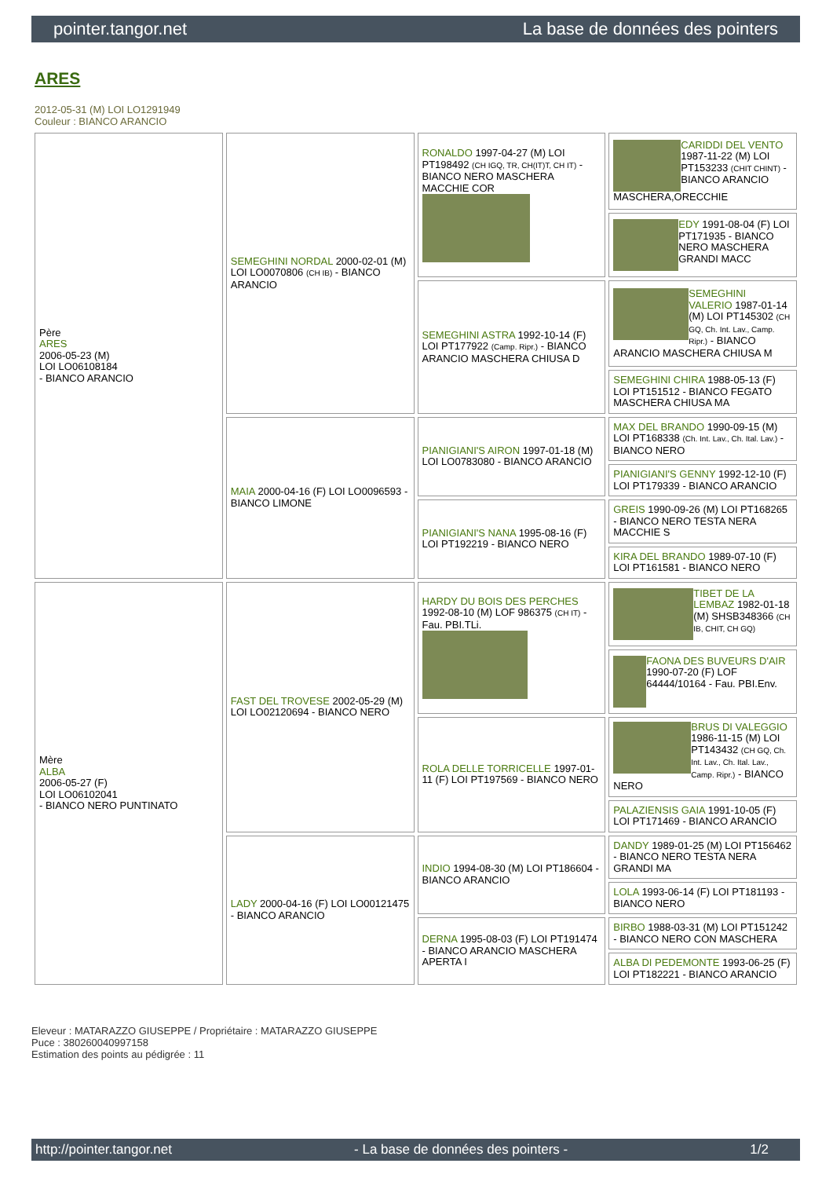pointer.tangor.net La base de données des pointers
ARES
2012-05-31 (M) LOI LO1291949
Couleur : BIANCO ARANCIO
| Père ARES 2006-05-23 (M) LOI LO06108184 - BIANCO ARANCIO | SEMEGHINI NORDAL 2000-02-01 (M) LOI LO0070806 (CH IB) - BIANCO ARANCIO | RONALDO 1997-04-27 (M) LOI PT198492 (CH IGQ, TR, CH(IT)T, CH IT) - BIANCO NERO MASCHERA MACCHIE COR | CARIDDI DEL VENTO 1987-11-22 (M) LOI PT153233 (CHIT CHINT) - BIANCO ARANCIO MASCHERA,ORECCHIE |
| | | | EDY 1991-08-04 (F) LOI PT171935 - BIANCO NERO MASCHERA GRANDI MACC |
| | | SEMEGHINI ASTRA 1992-10-14 (F) LOI PT177922 (Camp. Ripr.) - BIANCO ARANCIO MASCHERA CHIUSA D | SEMEGHINI VALERIO 1987-01-14 (M) LOI PT145302 (CH GQ, Ch. Int. Lav., Camp. Ripr.) - BIANCO ARANCIO MASCHERA CHIUSA M |
| | | | SEMEGHINI CHIRA 1988-05-13 (F) LOI PT151512 - BIANCO FEGATO MASCHERA CHIUSA MA |
| | MAIA 2000-04-16 (F) LOI LO0096593 - BIANCO LIMONE | PIANIGIANI'S AIRON 1997-01-18 (M) LOI LO0783080 - BIANCO ARANCIO | MAX DEL BRANDO 1990-09-15 (M) LOI PT168338 (Ch. Int. Lav., Ch. Ital. Lav.) - BIANCO NERO |
| | | | PIANIGIANI'S GENNY 1992-12-10 (F) LOI PT179339 - BIANCO ARANCIO |
| | | PIANIGIANI'S NANA 1995-08-16 (F) LOI PT192219 - BIANCO NERO | GREIS 1990-09-26 (M) LOI PT168265 - BIANCO NERO TESTA NERA MACCHIE S |
| | | | KIRA DEL BRANDO 1989-07-10 (F) LOI PT161581 - BIANCO NERO |
| Mère ALBA 2006-05-27 (F) LOI LO06102041 - BIANCO NERO PUNTINATO | FAST DEL TROVESE 2002-05-29 (M) LOI LO02120694 - BIANCO NERO | HARDY DU BOIS DES PERCHES 1992-08-10 (M) LOF 986375 (CH IT) - Fau. PBI.TLi. | TIBET DE LA LEMBAZ 1982-01-18 (M) SHSB348366 (CH IB, CHIT, CH GQ) |
| | | | FAONA DES BUVEURS D'AIR 1990-07-20 (F) LOF 64444/10164 - Fau. PBI.Env. |
| | | ROLA DELLE TORRICELLE 1997-01-11 (F) LOI PT197569 - BIANCO NERO | BRUS DI VALEGGIO 1986-11-15 (M) LOI PT143432 (CH GQ, Ch. Int. Lav., Ch. Ital. Lav., Camp. Ripr.) - BIANCO NERO |
| | | | PALAZIENSIS GAIA 1991-10-05 (F) LOI PT171469 - BIANCO ARANCIO |
| | LADY 2000-04-16 (F) LOI LO00121475 - BIANCO ARANCIO | INDIO 1994-08-30 (M) LOI PT186604 - BIANCO ARANCIO | DANDY 1989-01-25 (M) LOI PT156462 - BIANCO NERO TESTA NERA GRANDI MA |
| | | | LOLA 1993-06-14 (F) LOI PT181193 - BIANCO NERO |
| | | DERNA 1995-08-03 (F) LOI PT191474 - BIANCO ARANCIO MASCHERA APERTA I | BIRBO 1988-03-31 (M) LOI PT151242 - BIANCO NERO CON MASCHERA |
| | | | ALBA DI PEDEMONTE 1993-06-25 (F) LOI PT182221 - BIANCO ARANCIO |
Eleveur : MATARAZZO GIUSEPPE / Propriétaire : MATARAZZO GIUSEPPE
Puce : 380260040997158
Estimation des points au pédigrée : 11
http://pointer.tangor.net - La base de données des pointers - 1/2